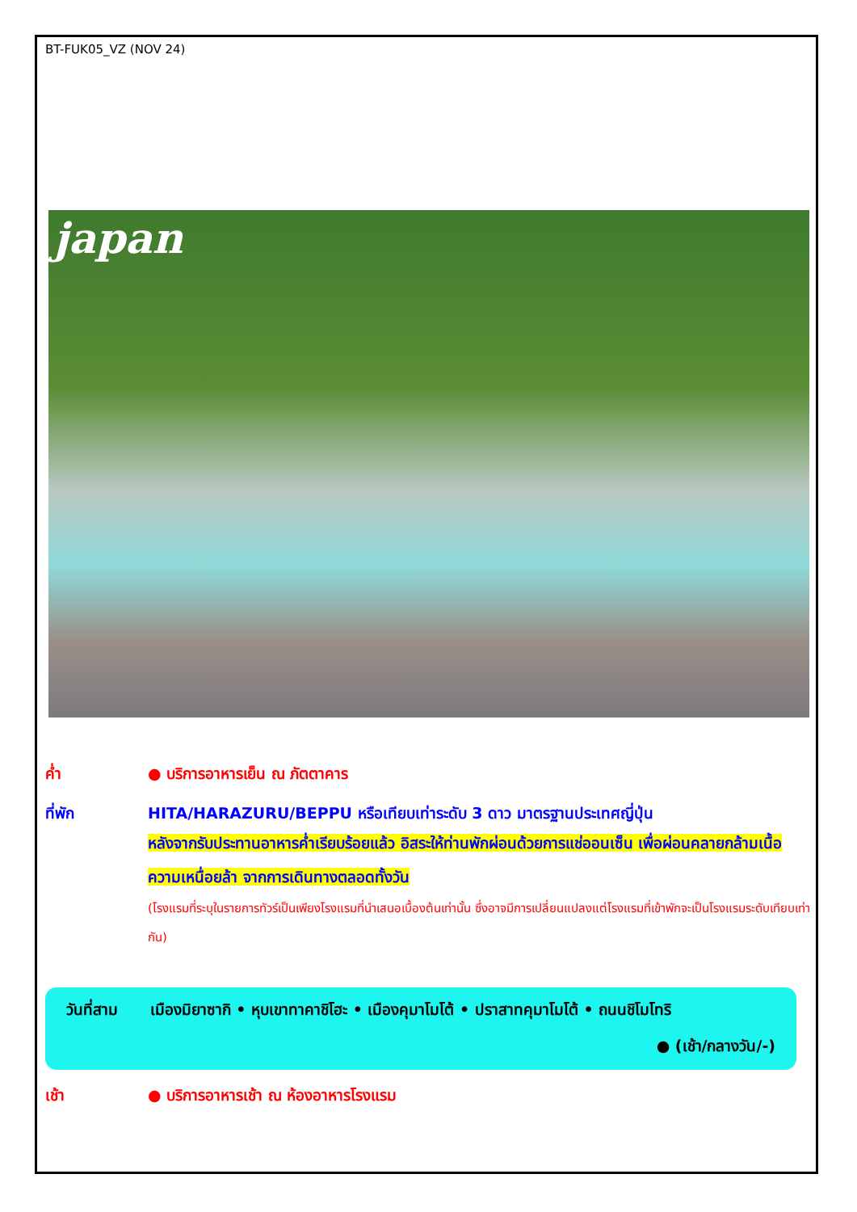BT-FUK05_VZ (NOV 24)
japan
ค่ำ ● บริการอาหารเย็น ณ ภัตตาคาร
ที่พัก HITA/HARAZURU/BEPPU หรือเทียบเท่าระดับ 3 ดาว มาตรฐานประเทศญี่ปุ่น
หลังจากรับประทานอาหารค่ำเรียบร้อยแล้ว อิสระให้ท่านพักผ่อนด้วยการแช่ออนเซ็น เพื่อผ่อนคลายกล้ามเนื้อ ความเหนื่อยล้า จากการเดินทางตลอดทั้งวัน
(โรงแรมที่ระบุในรายการทัวร์เป็นเพียงโรงแรมที่นำเสนอเบื้องต้นเท่านั้น ซึ่งอาจมีการเปลี่ยนแปลงแต่โรงแรมที่เข้าพักจะเป็นโรงแรมระดับเทียบเท่ากัน)
วันที่สาม เมืองมิยาซากิ • หุบเขาทาคาชิโฮะ • เมืองคุมาโมโต้ • ปราสาทคุมาโมโต้ • ถนนชิโมโทริ
● (เช้า/กลางวัน/-)
เช้า ● บริการอาหารเช้า ณ ห้องอาหารโรงแรม